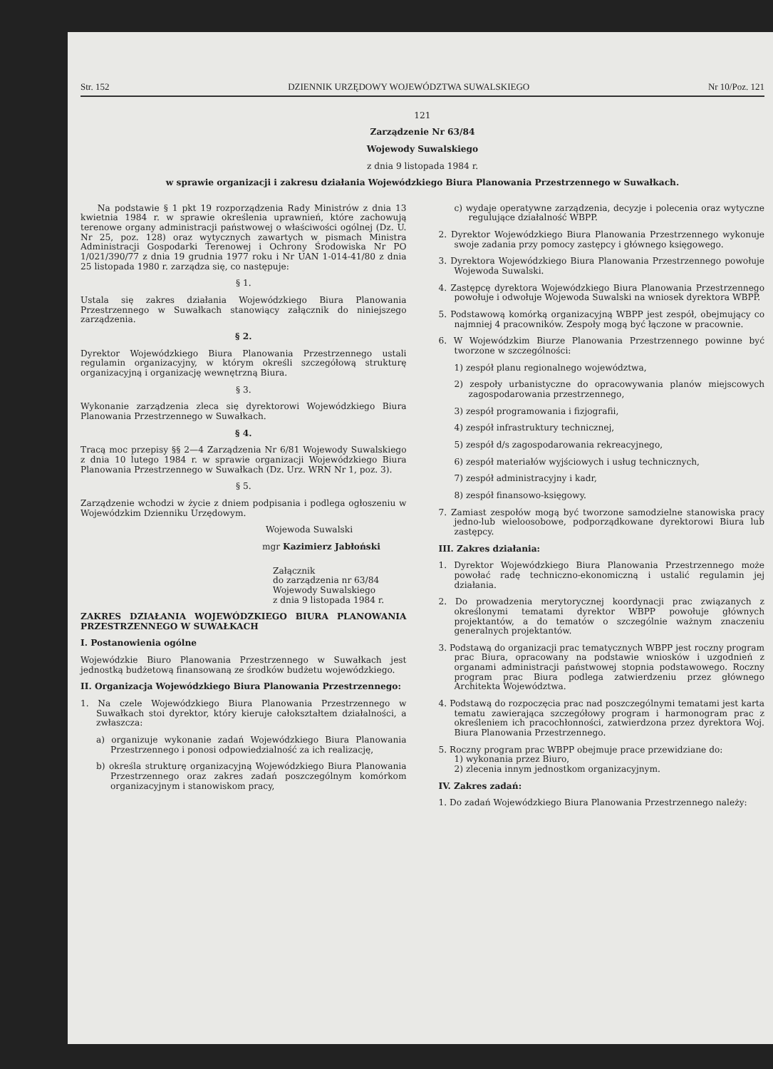Str. 152 DZIENNIK URZĘDOWY WOJEWÓDZTWA SUWALSKIEGO Nr 10/Poz. 121
121
Zarządzenie Nr 63/84
Wojewody Suwalskiego
z dnia 9 listopada 1984 r.
w sprawie organizacji i zakresu działania Wojewódzkiego Biura Planowania Przestrzennego w Suwałkach.
Na podstawie § 1 pkt 19 rozporządzenia Rady Ministrów z dnia 13 kwietnia 1984 r. w sprawie określenia uprawnień, które zachowują terenowe organy administracji państwowej o właściwości ogólnej (Dz. U. Nr 25, poz. 128) oraz wytycznych zawartych w pismach Ministra Administracji Gospodarki Terenowej i Ochrony Środowiska Nr PO 1/021/390/77 z dnia 19 grudnia 1977 roku i Nr UAN 1-014-41/80 z dnia 25 listopada 1980 r. zarządza się, co następuje:
§ 1.
Ustala się zakres działania Wojewódzkiego Biura Planowania Przestrzennego w Suwałkach stanowiący załącznik do niniejszego zarządzenia.
§ 2.
Dyrektor Wojewódzkiego Biura Planowania Przestrzennego ustali regulamin organizacyjny, w którym określi szczegółową strukturę organizacyjną i organizację wewnętrzną Biura.
§ 3.
Wykonanie zarządzenia zleca się dyrektorowi Wojewódzkiego Biura Planowania Przestrzennego w Suwałkach.
§ 4.
Tracą moc przepisy §§ 2—4 Zarządzenia Nr 6/81 Wojewody Suwalskiego z dnia 10 lutego 1984 r. w sprawie organizacji Wojewódzkiego Biura Planowania Przestrzennego w Suwałkach (Dz. Urz. WRN Nr 1, poz. 3).
§ 5.
Zarządzenie wchodzi w życie z dniem podpisania i podlega ogłoszeniu w Wojewódzkim Dzienniku Urzędowym.
Wojewoda Suwalski
mgr Kazimierz Jabłoński
Załącznik
do zarządzenia nr 63/84
Wojewody Suwalskiego
z dnia 9 listopada 1984 r.
ZAKRES DZIAŁANIA WOJEWÓDZKIEGO BIURA PLANOWANIA PRZESTRZENNEGO W SUWAŁKACH
I. Postanowienia ogólne
Wojewódzkie Biuro Planowania Przestrzennego w Suwałkach jest jednostką budżetową finansowaną ze środków budżetu wojewódzkiego.
II. Organizacja Wojewódzkiego Biura Planowania Przestrzennego:
1. Na czele Wojewódzkiego Biura Planowania Przestrzennego w Suwałkach stoi dyrektor, który kieruje całokształtem działalności, a zwłaszcza:
a) organizuje wykonanie zadań Wojewódzkiego Biura Planowania Przestrzennego i ponosi odpowiedzialność za ich realizację,
b) określa strukturę organizacyjną Wojewódzkiego Biura Planowania Przestrzennego oraz zakres zadań poszczególnym komórkom organizacyjnym i stanowiskom pracy,
c) wydaje operatywne zarządzenia, decyzje i polecenia oraz wytyczne regulujące działalność WBPP.
2. Dyrektor Wojewódzkiego Biura Planowania Przestrzennego wykonuje swoje zadania przy pomocy zastępcy i głównego księgowego.
3. Dyrektora Wojewódzkiego Biura Planowania Przestrzennego powołuje Wojewoda Suwalski.
4. Zastępcę dyrektora Wojewódzkiego Biura Planowania Przestrzennego powołuje i odwołuje Wojewoda Suwalski na wniosek dyrektora WBPP.
5. Podstawową komórką organizacyjną WBPP jest zespół, obejmujący co najmniej 4 pracowników. Zespoły mogą być łączone w pracownie.
6. W Wojewódzkim Biurze Planowania Przestrzennego powinne być tworzone w szczególności:
1) zespół planu regionalnego województwa,
2) zespoły urbanistyczne do opracowywania planów miejscowych zagospodarowania przestrzennego,
3) zespół programowania i fizjografii,
4) zespół infrastruktury technicznej,
5) zespół d/s zagospodarowania rekreacyjnego,
6) zespół materiałów wyjściowych i usług technicznych,
7) zespół administracyjny i kadr,
8) zespół finansowo-księgowy.
7. Zamiast zespołów mogą być tworzone samodzielne stanowiska pracy jedno-lub wieloosobowe, podporządkowane dyrektorowi Biura lub zastępcy.
III. Zakres działania:
1. Dyrektor Wojewódzkiego Biura Planowania Przestrzennego może powołać radę techniczno-ekonomiczną i ustalić regulamin jej działania.
2. Do prowadzenia merytorycznej koordynacji prac związanych z określonymi tematami dyrektor WBPP powołuje głównych projektantów, a do tematów o szczególnie ważnym znaczeniu generalnych projektantów.
3. Podstawą do organizacji prac tematycznych WBPP jest roczny program prac Biura, opracowany na podstawie wniosków i uzgodnień z organami administracji państwowej stopnia podstawowego. Roczny program prac Biura podlega zatwierdzeniu przez głównego Architekta Województwa.
4. Podstawą do rozpoczęcia prac nad poszczególnymi tematami jest karta tematu zawierająca szczegółowy program i harmonogram prac z określeniem ich pracochłonności, zatwierdzona przez dyrektora Woj. Biura Planowania Przestrzennego.
5. Roczny program prac WBPP obejmuje prace przewidziane do:
1) wykonania przez Biuro,
2) zlecenia innym jednostkom organizacyjnym.
IV. Zakres zadań:
1. Do zadań Wojewódzkiego Biura Planowania Przestrzennego należy: